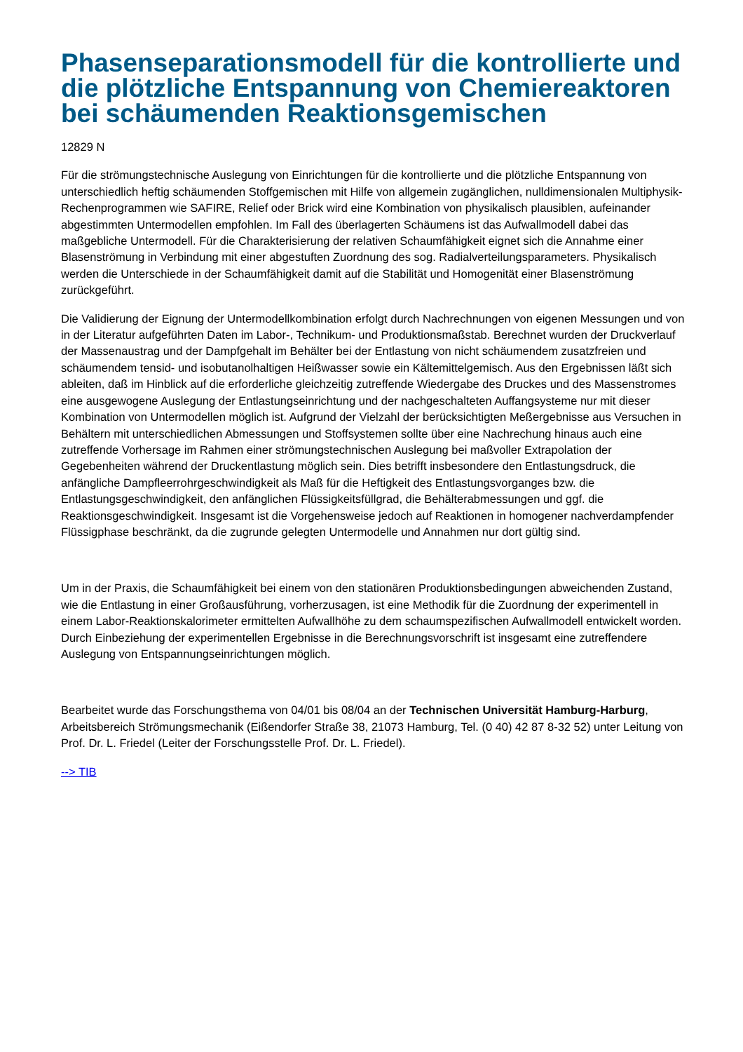Phasenseparationsmodell für die kontrollierte und die plötzliche Entspannung von Chemiereaktoren bei schäumenden Reaktionsgemischen
12829 N
Für die strömungstechnische Auslegung von Einrichtungen für die kontrollierte und die plötzliche Entspannung von unterschiedlich heftig schäumenden Stoffgemischen mit Hilfe von allgemein zugänglichen, nulldimensionalen Multiphysik-Rechenprogrammen wie SAFIRE, Relief oder Brick wird eine Kombination von physikalisch plausiblen, aufeinander abgestimmten Untermodellen empfohlen. Im Fall des überlagerten Schäumens ist das Aufwallmodell dabei das maßgebliche Untermodell. Für die Charakterisierung der relativen Schaumfähigkeit eignet sich die Annahme einer Blasenströmung in Verbindung mit einer abgestuften Zuordnung des sog. Radialverteilungsparameters. Physikalisch werden die Unterschiede in der Schaumfähigkeit damit auf die Stabilität und Homogenität einer Blasenströmung zurückgeführt.
Die Validierung der Eignung der Untermodellkombination erfolgt durch Nachrechnungen von eigenen Messungen und von in der Literatur aufgeführten Daten im Labor-, Technikum- und Produktionsmaßstab. Berechnet wurden der Druckverlauf der Massenaustrag und der Dampfgehalt im Behälter bei der Entlastung von nicht schäumendem zusatzfreien und schäumendem tensid- und isobutanolhaltigen Heißwasser sowie ein Kältemittelgemisch. Aus den Ergebnissen läßt sich ableiten, daß im Hinblick auf die erforderliche gleichzeitig zutreffende Wiedergabe des Druckes und des Massenstromes eine ausgewogene Auslegung der Entlastungseinrichtung und der nachgeschalteten Auffangsysteme nur mit dieser Kombination von Untermodellen möglich ist. Aufgrund der Vielzahl der berücksichtigten Meßergebnisse aus Versuchen in Behältern mit unterschiedlichen Abmessungen und Stoffsystemen sollte über eine Nachrechung hinaus auch eine zutreffende Vorhersage im Rahmen einer strömungstechnischen Auslegung bei maßvoller Extrapolation der Gegebenheiten während der Druckentlastung möglich sein. Dies betrifft insbesondere den Entlastungsdruck, die anfängliche Dampfleerrohrgeschwindigkeit als Maß für die Heftigkeit des Entlastungsvorganges bzw. die Entlastungsgeschwindigkeit, den anfänglichen Flüssigkeitsfüllgrad, die Behälterabmessungen und ggf. die Reaktionsgeschwindigkeit. Insgesamt ist die Vorgehensweise jedoch auf Reaktionen in homogener nachverdampfender Flüssigphase beschränkt, da die zugrunde gelegten Untermodelle und Annahmen nur dort gültig sind.
Um in der Praxis, die Schaumfähigkeit bei einem von den stationären Produktionsbedingungen abweichenden Zustand, wie die Entlastung in einer Großausführung, vorherzusagen, ist eine Methodik für die Zuordnung der experimentell in einem Labor-Reaktionskalorimeter ermittelten Aufwallhöhe zu dem schaumspezifischen Aufwallmodell entwickelt worden. Durch Einbeziehung der experimentellen Ergebnisse in die Berechnungsvorschrift ist insgesamt eine zutreffendere Auslegung von Entspannungseinrichtungen möglich.
Bearbeitet wurde das Forschungsthema von 04/01 bis 08/04 an der Technischen Universität Hamburg-Harburg, Arbeitsbereich Strömungsmechanik (Eißendorfer Straße 38, 21073 Hamburg, Tel. (0 40) 42 87 8-32 52) unter Leitung von Prof. Dr. L. Friedel (Leiter der Forschungsstelle Prof. Dr. L. Friedel).
--> TIB